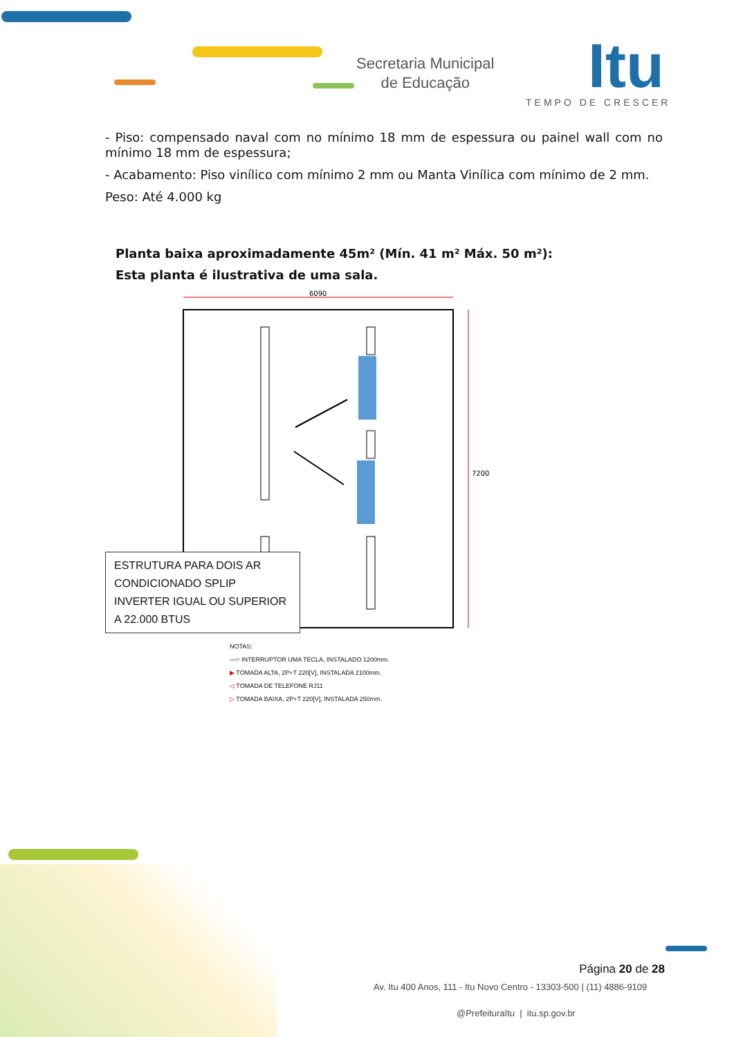Secretaria Municipal
de Educação
Itu
TEMPO DE CRESCER
- Piso: compensado naval com no mínimo 18 mm de espessura ou painel wall com no mínimo 18 mm de espessura;
- Acabamento: Piso vinílico com mínimo 2 mm ou Manta Vinílica com mínimo de 2 mm.
Peso: Até 4.000 kg
Planta baixa aproximadamente 45m² (Mín. 41 m² Máx. 50 m²):
Esta planta é ilustrativa de uma sala.
6090
7200
ESTRUTURA PARA DOIS AR CONDICIONADO SPLIP INVERTER IGUAL OU SUPERIOR A 22.000 BTUS
NOTAS:
—○ INTERRUPTOR UMA TECLA, INSTALADO 1200mm.
▶ TOMADA ALTA, 2P+T 220[V], INSTALADA 2100mm.
◁ TOMADA DE TELEFONE RJ11
▷ TOMADA BAIXA, 2P+T 220[V], INSTALADA 250mm.
Página 20 de 28
Av. Itu 400 Anos, 111 - Itu Novo Centro - 13303-500 | (11) 4886-9109
@PrefeituraItu | itu.sp.gov.br